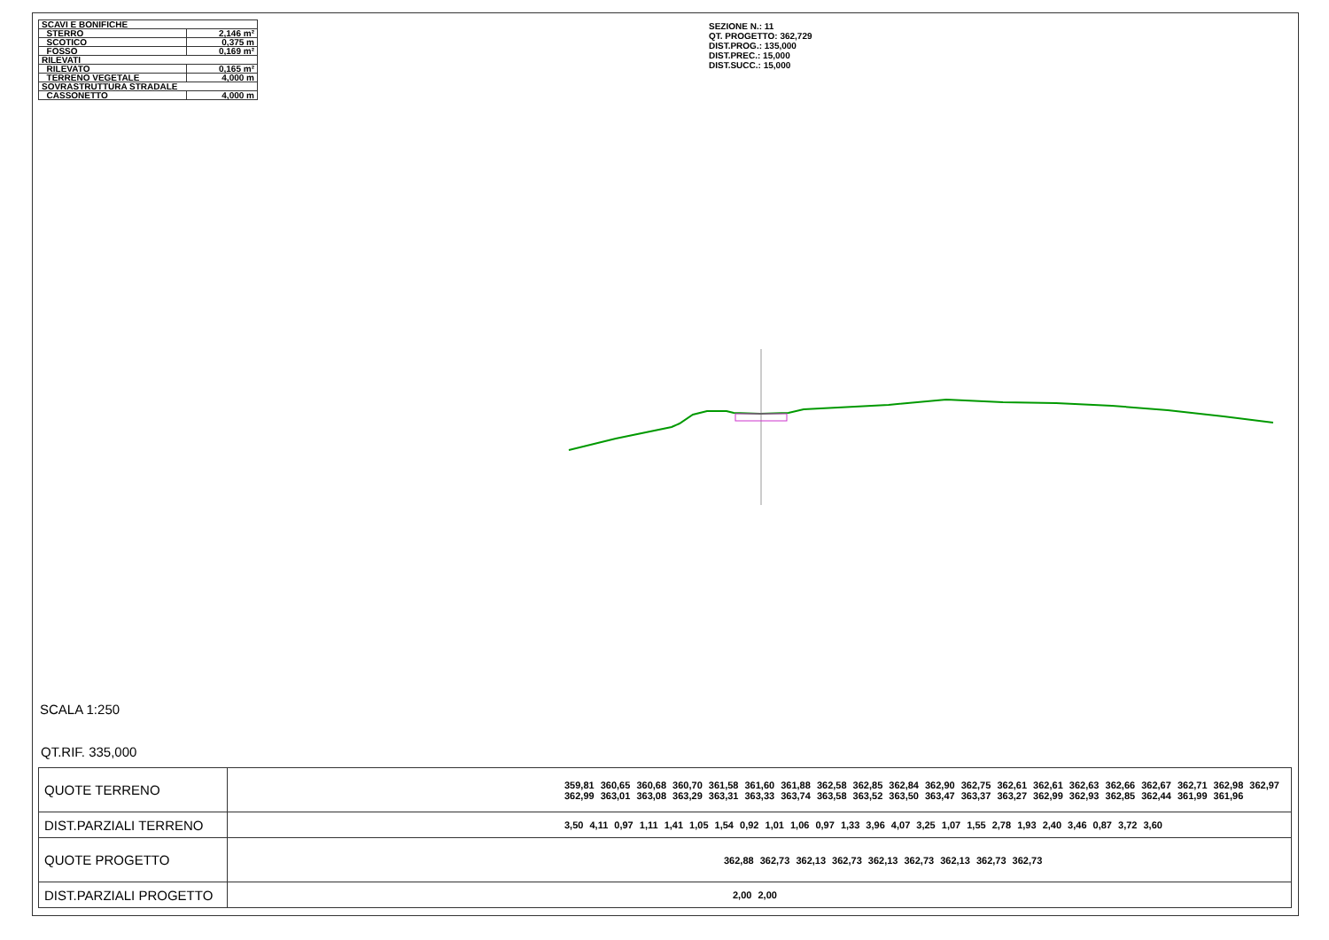| SCAVI E BONIFICHE | |
| STERRO | 2,146 m² |
| SCOTICO | 0,375 m |
| FOSSO | 0,169 m² |
| RILEVATI | |
| RILEVATO | 0,165 m² |
| TERRENO VEGETALE | 4,000 m |
| SOVRASTRUTTURA STRADALE | |
| CASSONETTO | 4,000 m |
SEZIONE N.: 11
QT. PROGETTO: 362,729
DIST.PROG.: 135,000
DIST.PREC.: 15,000
DIST.SUCC.: 15,000
SCALA 1:250
QT.RIF. 335,000
| QUOTE TERRENO | 359,81 360,65 360,68 360,70 361,58 361,60 361,88 362,58 362,85 362,84 362,90 362,75 362,61 362,61 362,63 362,66 362,67 362,71 362,98 362,97 362,99 363,01 363,08 363,29 363,31 363,33 363,74 363,58 363,52 363,50 363,47 363,37 363,27 362,99 362,93 362,85 362,44 361,99 361,96 |
| DIST.PARZIALI TERRENO | 3,50 4,11 0,97 1,11 1,41 1,05 1,54 0,92 1,01 1,06 0,97 1,33 3,96 4,07 3,25 1,07 1,55 2,78 1,93 2,40 3,46 0,87 3,72 3,60 |
| QUOTE PROGETTO | 362,88 362,73 362,13 362,73 362,13 362,73 362,13 362,73 362,73 |
| DIST.PARZIALI PROGETTO | 2,00 2,00 |